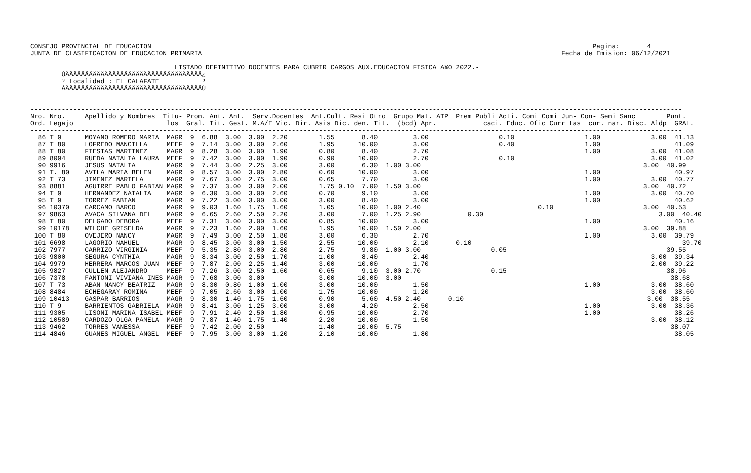CONSEJO PROVINCIAL DE EDUCACION                                                                                                                 Pagina:       4
JUNTA DE CLASIFICACION DE EDUCACION PRIMARIA                                                                                            Fecha de Emision: 06/12/2021

                                     LISTADO DEFINITIVO DOCENTES PARA CUBRIR CARGOS AUX.EDUCACION FISICA A¥O 2022.-
        ÚÄÄÄÄÄÄÄÄÄÄÄÄÄÄÄÄÄÄÄÄÄÄÄÄÄÄÄÄÄÄÄÄÄÄÄ¿
        ³ Localidad : EL CALAFATE           ³
        ÀÄÄÄÄÄÄÄÄÄÄÄÄÄÄÄÄÄÄÄÄÄÄÄÄÄÄÄÄÄÄÄÄÄÄÄÙ


-----------------------------------------------------------------------------------------------------------------------------------------------------------------------
Nro. Nro.     Apellido y Nombres  Titu- Prom. Ant. Ant.  Serv.Docentes  Ant.Cult. Resi Otro  Grupo Mat. ATP  Prem Publi Acti. Comi Comi Jun- Con- Semi Sanc        Punt.
Ord. Legajo                        los  Gral. Tit. Gest. M.A/E Vic. Dir. Asis Dic. den. Tit.  (bcd) Apr.            caci. Educ. Ofic Curr tas  cur. nar. Disc. Aldp  GRAL.
-----------------------------------------------------------------------------------------------------------------------------------------------------------------------
  86 T 9      MOYANO ROMERO MARIA  MAGR  9  6.88  3.00  3.00  2.20        1.55       8.40         3.00                  0.10                  1.00             3.00  41.13
  87 T 80     LOFREDO MANCILLA     MEEF  9  7.14  3.00  3.00  2.60        1.95      10.00         3.00                  0.40                  1.00                   41.09
  88 T 80     FIESTAS MARTINEZ     MAGR  9  8.28  3.00  3.00  1.90        0.80       8.40         2.70                                        1.00             3.00  41.08
  89 8094     RUEDA NATALIA LAURA  MEEF  9  7.42  3.00  3.00  1.90        0.90      10.00         2.70                  0.10                                   3.00  41.02
  90 9916     JESUS NATALIA        MAGR  9  7.44  3.00  2.25  3.00        3.00       6.30  1.00 3.00                                                         3.00  40.99
  91 T. 80    AVILA MARIA BELEN    MAGR  9  8.57  3.00  3.00  2.80        0.60      10.00         3.00                                        1.00                   40.97
  92 T 73     JIMENEZ MARIELA      MAGR  9  7.67  3.00  2.75  3.00        0.65       7.70         3.00                                        1.00             3.00  40.77
  93 8881     AGUIRRE PABLO FABIAN MAGR  9  7.37  3.00  3.00  2.00        1.75 0.10  7.00  1.50 3.00                                                         3.00  40.72
  94 T 9      HERNANDEZ NATALIA    MAGR  9  6.30  3.00  3.00  2.60        0.70       9.10         3.00                                        1.00             3.00  40.70
  95 T 9      TORREZ FABIAN        MAGR  9  7.22  3.00  3.00  3.00        3.00       8.40         3.00                                        1.00                   40.62
  96 10370    CARCAMO BARCO        MAGR  9  9.03  1.60  1.75  1.60        1.05      10.00  1.00 2.40                              0.10                       3.00  40.53
  97 9863     AVACA SILVANA DEL    MAGR  9  6.65  2.60  2.50  2.20        3.00       7.00  1.25 2.90            0.30                                             3.00  40.40
  98 T 80     DELGADO DEBORA       MEEF  9  7.31  3.00  3.00  3.00        0.85      10.00         3.00                                        1.00                   40.16
  99 10178    WILCHE GRISELDA      MAGR  9  7.23  1.60  2.00  1.60        1.95      10.00  1.50 2.00                                                         3.00  39.88
 100 T 80     OVEJERO NANCY        MAGR  9  7.49  3.00  2.50  1.80        3.00       6.30         2.70                                        1.00             3.00  39.79
 101 6698     LAGORIO NAHUEL       MAGR  9  8.45  3.00  3.00  1.50        2.55      10.00         2.10       0.10                                                      39.70
 102 7977     CARRIZO VIRGINIA     MEEF  9  5.35  2.80  3.00  2.80        2.75       9.80  1.00 3.00                  0.05                                         39.55
 103 9800     SEGURA CYNTHIA       MAGR  9  8.34  3.00  2.50  1.70        1.00       8.40         2.40                                                         3.00  39.34
 104 9979     HERRERA MARCOS JUAN  MEEF  9  7.87  2.00  2.25  1.40        3.00      10.00         1.70                                                         2.00  39.22
 105 9827     CULLEN ALEJANDRO     MEEF  9  7.26  3.00  2.50  1.60        0.65       9.10  3.00 2.70                  0.15                                         38.96
 106 7378     FANTONI VIVIANA INES MAGR  9  7.68  3.00  3.00              3.00      10.00  3.00                                                                     38.68
 107 T 73     ABAN NANCY BEATRIZ   MAGR  9  8.30  0.80  1.00  1.00        3.00      10.00         1.50                                        1.00             3.00  38.60
 108 8484     ECHEGARAY ROMINA     MEEF  9  7.05  2.60  3.00  1.00        1.75      10.00         1.20                                                         3.00  38.60
 109 10413    GASPAR BARRIOS       MAGR  9  8.30  1.40  1.75  1.60        0.90       5.60  4.50 2.40       0.10                                               3.00  38.55
 110 T 9      BARRIENTOS GABRIELA  MAGR  9  8.41  3.00  1.25  3.00        3.00       4.20         2.50                                        1.00             3.00  38.36
 111 9305     LISONI MARINA ISABEL MEEF  9  7.91  2.40  2.50  1.80        0.95      10.00         2.70                                        1.00                   38.26
 112 10589    CARDOZO OLGA PAMELA  MAGR  9  7.87  1.40  1.75  1.40        2.20      10.00         1.50                                                         3.00  38.12
 113 9462     TORRES VANESSA       MEEF  9  7.42  2.00  2.50              1.40      10.00  5.75                                                                     38.07
 114 4846     GUANES MIGUEL ANGEL  MEEF  9  7.95  3.00  3.00  1.20        2.10      10.00         1.80                                                               38.05